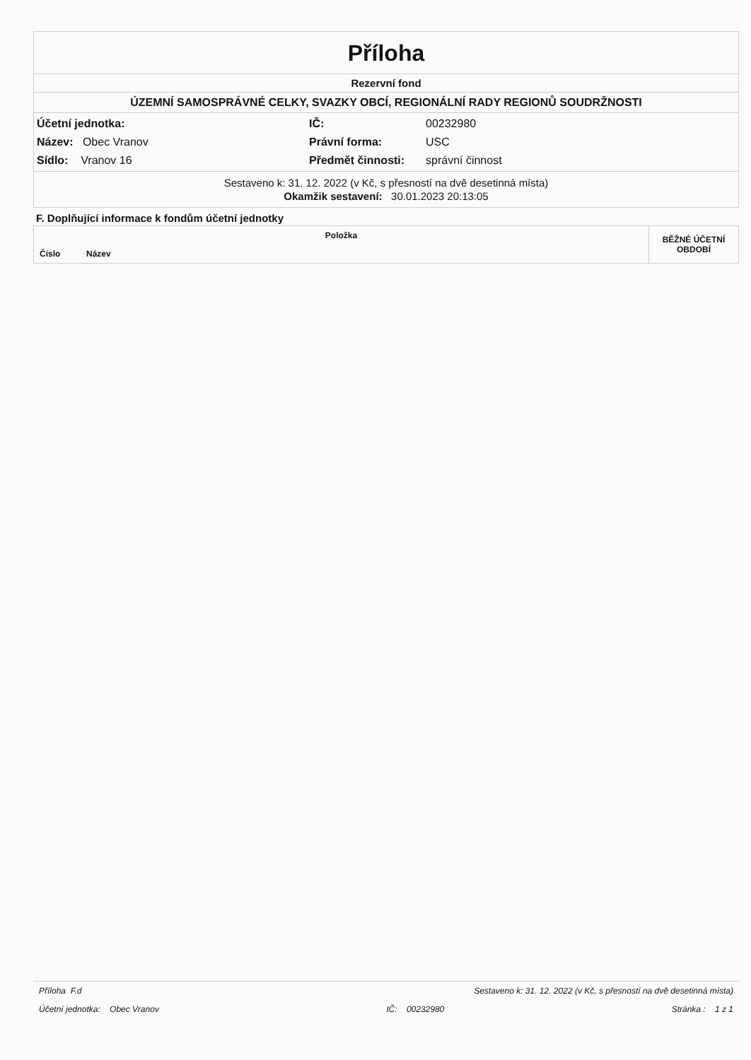Příloha
Rezervní fond
ÚZEMNÍ SAMOSPRÁVNÉ CELKY, SVAZKY OBCÍ, REGIONÁLNÍ RADY REGIONŮ SOUDRŽNOSTI
Účetní jednotka:
Název: Obec Vranov
Sídlo: Vranov 16
IČ:
Právní forma:
Předmět činnosti:
00232980
USC
správní činnost
Sestaveno k: 31. 12. 2022 (v Kč, s přesností na dvě desetinná místa)
Okamžik sestavení: 30.01.2023 20:13:05
F. Doplňující informace k fondům účetní jednotky
| Položka | | BĚŽNÉ ÚČETNÍ OBDOBÍ |
| --- | --- | --- |
| Číslo | Název | |
Příloha F.d Sestaveno k: 31. 12. 2022 (v Kč, s přesností na dvě desetinná místa)
Účetní jednotka: Obec Vranov IČ: 00232980 Stránka : 1 z 1